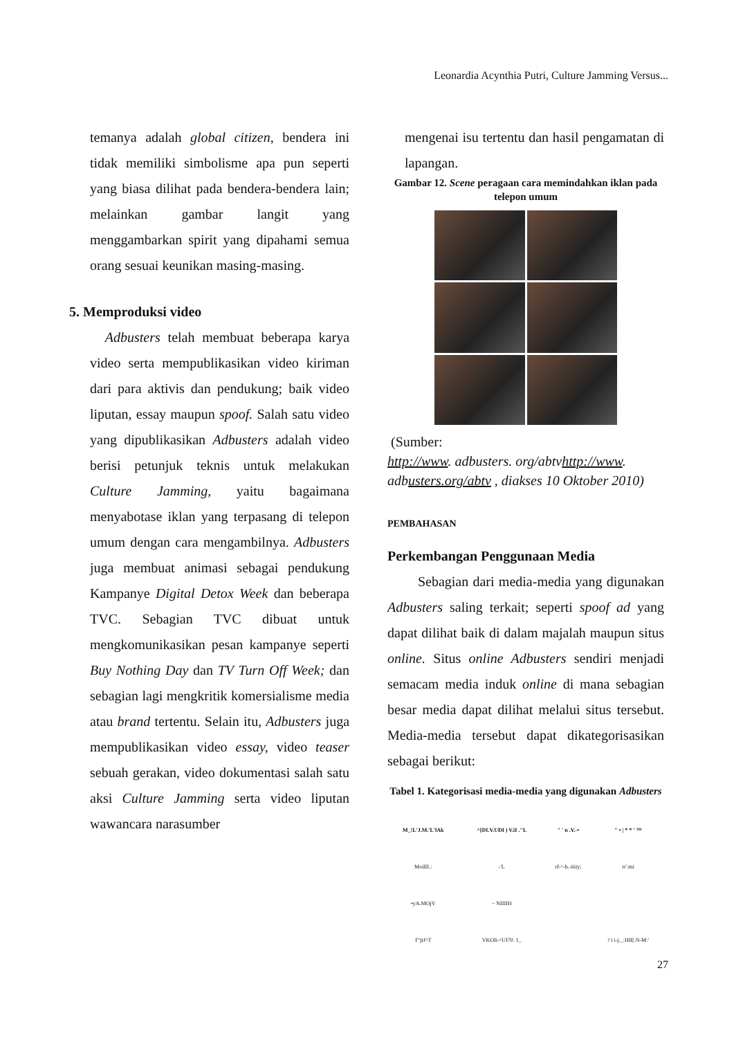Leonardia Acynthia Putri, Culture Jamming Versus...
temanya adalah global citizen, bendera ini tidak memiliki simbolisme apa pun seperti yang biasa dilihat pada bendera-bendera lain; melainkan gambar langit yang menggambarkan spirit yang dipahami semua orang sesuai keunikan masing-masing.
5. Memproduksi video
Adbusters telah membuat beberapa karya video serta mempublikasikan video kiriman dari para aktivis dan pendukung; baik video liputan, essay maupun spoof. Salah satu video yang dipublikasikan Adbusters adalah video berisi petunjuk teknis untuk melakukan Culture Jamming, yaitu bagaimana menyabotase iklan yang terpasang di telepon umum dengan cara mengambilnya. Adbusters juga membuat animasi sebagai pendukung Kampanye Digital Detox Week dan beberapa TVC. Sebagian TVC dibuat untuk mengkomunikasikan pesan kampanye seperti Buy Nothing Day dan TV Turn Off Week; dan sebagian lagi mengkritik komersialisme media atau brand tertentu. Selain itu, Adbusters juga mempublikasikan video essay, video teaser sebuah gerakan, video dokumentasi salah satu aksi Culture Jamming serta video liputan wawancara narasumber
mengenai isu tertentu dan hasil pengamatan di lapangan.
Gambar 12. Scene peragaan cara memindahkan iklan pada telepon umum
(Sumber:
http://www. adbusters. org/abtvhttp://www. adbusters.org/abtv , diakses 10 Oktober 2010)
PEMBAHASAN
Perkembangan Penggunaan Media
Sebagian dari media-media yang digunakan Adbusters saling terkait; seperti spoof ad yang dapat dilihat baik di dalam majalah maupun situs online. Situs online Adbusters sendiri menjadi semacam media induk online di mana sebagian besar media dapat dilihat melalui situs tersebut. Media-media tersebut dapat dikategorisasikan sebagai berikut:
Tabel 1. Kategorisasi media-media yang digunakan Adbusters
| M_!L'J.M.'L'lAk | ^[DI.V.UDI ) V.iI ."L | " ' n .V.-• | " • / * * ' ™ |
| --- | --- | --- | --- |
| MoilIL: | -'L | rf-^-h.-iiiiy; | rr'.mi |
| •yA.MOjV | ~ NIIIIH | | |
| I'"jtJ^T | VKOIi-^UI70. 1_ | | ? i i-j._:HII[.N-M:' |
27